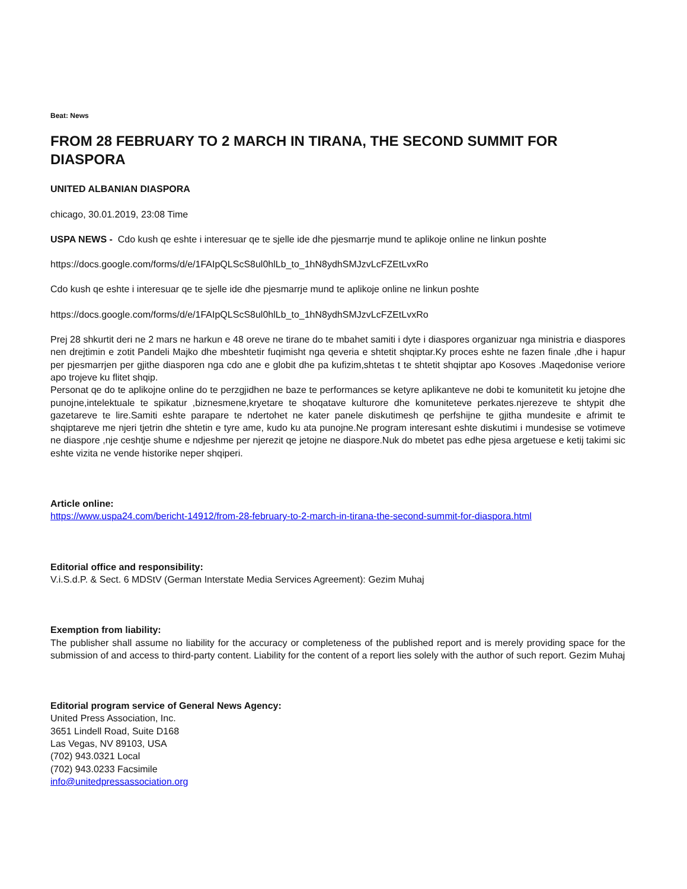Beat: News
FROM 28 FEBRUARY TO 2 MARCH IN TIRANA, THE SECOND SUMMIT FOR DIASPORA
UNITED ALBANIAN DIASPORA
chicago, 30.01.2019, 23:08 Time
USPA NEWS - Cdo kush qe eshte i interesuar qe te sjelle ide dhe pjesmarrje mund te aplikoje online ne linkun poshte
https://docs.google.com/forms/d/e/1FAIpQLScS8ul0hlLb_to_1hN8ydhSMJzvLcFZEtLvxRo
Cdo kush qe eshte i interesuar qe te sjelle ide dhe pjesmarrje mund te aplikoje online ne linkun poshte
https://docs.google.com/forms/d/e/1FAIpQLScS8ul0hlLb_to_1hN8ydhSMJzvLcFZEtLvxRo
Prej 28 shkurtit deri ne 2 mars ne harkun e 48 oreve ne tirane do te mbahet samiti i dyte i diaspores organizuar nga ministria e diaspores nen drejtimin e zotit Pandeli Majko dhe mbeshtetir fuqimisht nga qeveria e shtetit shqiptar.Ky proces eshte ne fazen finale ,dhe i hapur per pjesmarrjen per gjithe diasporen nga cdo ane e globit dhe pa kufizim,shtetas t te shtetit shqiptar apo Kosoves .Maqedonise veriore apo trojeve ku flitet shqip.
Personat qe do te aplikojne online do te perzgjidhen ne baze te performances se ketyre aplikanteve ne dobi te komunitetit ku jetojne dhe punojne,intelektuale te spikatur ,biznesmene,kryetare te shoqatave kulturore dhe komuniteteve perkates.njerezeve te shtypit dhe gazetareve te lire.Samiti eshte parapare te ndertohet ne kater panele diskutimesh qe perfshijne te gjitha mundesite e afrimit te shqiptareve me njeri tjetrin dhe shtetin e tyre ame, kudo ku ata punojne.Ne program interesant eshte diskutimi i mundesise se votimeve ne diaspore ,nje ceshtje shume e ndjeshme per njerezit qe jetojne ne diaspore.Nuk do mbetet pas edhe pjesa argetuese e ketij takimi sic eshte vizita ne vende historike neper shqiperi.
Article online:
https://www.uspa24.com/bericht-14912/from-28-february-to-2-march-in-tirana-the-second-summit-for-diaspora.html
Editorial office and responsibility:
V.i.S.d.P. & Sect. 6 MDStV (German Interstate Media Services Agreement): Gezim Muhaj
Exemption from liability:
The publisher shall assume no liability for the accuracy or completeness of the published report and is merely providing space for the submission of and access to third-party content. Liability for the content of a report lies solely with the author of such report. Gezim Muhaj
Editorial program service of General News Agency:
United Press Association, Inc.
3651 Lindell Road, Suite D168
Las Vegas, NV 89103, USA
(702) 943.0321 Local
(702) 943.0233 Facsimile
info@unitedpressassociation.org